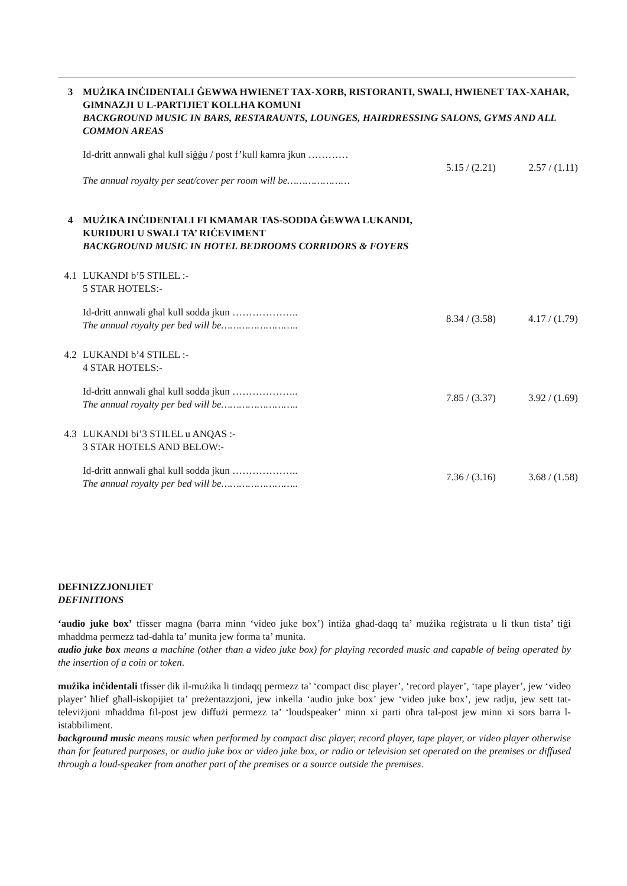| 3 | MUŻIKA INĊIDENTALI ĠEWWA ĦWIENET TAX-XORB, RISTORANTI, SWALI, ĦWIENET TAX-XAHAR, GIMNAZJI U L-PARTIJIET KOLLHA KOMUNI BACKGROUND MUSIC IN BARS, RESTARAUNTS, LOUNGES, HAIRDRESSING SALONS, GYMS AND ALL COMMON AREAS | | |
| | Id-dritt annwali għal kull siġġu / post f’kull kamra jkun ………… The annual royalty per seat/cover per room will be………………… | 5.15 / (2.21) | 2.57 / (1.11) |
| 4 | MUŻIKA INĊIDENTALI FI KMAMAR TAS-SODDA ĠEWWA LUKANDI, KURIDURI U SWALI TA’ RIĊEVIMENT BACKGROUND MUSIC IN HOTEL BEDROOMS CORRIDORS & FOYERS | | |
| 4.1 | LUKANDI b’5 STILEL :- 5 STAR HOTELS:- | | |
| | Id-dritt annwali għal kull sodda jkun ……………….. The annual royalty per bed will be…………………….. | 8.34 / (3.58) | 4.17 / (1.79) |
| 4.2 | LUKANDI b’4 STILEL :- 4 STAR HOTELS:- | | |
| | Id-dritt annwali għal kull sodda jkun ……………….. The annual royalty per bed will be…………………….. | 7.85 / (3.37) | 3.92 / (1.69) |
| 4.3 | LUKANDI bi’3 STILEL u ANQAS :- 3 STAR HOTELS AND BELOW:- | | |
| | Id-dritt annwali għal kull sodda jkun ……………….. The annual royalty per bed will be…………………….. | 7.36 / (3.16) | 3.68 / (1.58) |
DEFINIZZJONIJIET
DEFINITIONS
‘audio juke box’ tfisser magna (barra minn ‘video juke box’) intiża għad-daqq ta’ mużika reġistrata u li tkun tista’ tiġi mħaddma permezz tad-daħla ta’ munita jew forma ta’ munita.
audio juke box means a machine (other than a video juke box) for playing recorded music and capable of being operated by the insertion of a coin or token.
mużika inċidentali tfisser dik il-mużika li tindaqq permezz ta’ ‘compact disc player’, ‘record player’, ‘tape player’, jew ‘video player’ ħlief għall-iskopijiet ta’ preżentazzjoni, jew inkella ‘audio juke box’ jew ‘video juke box’, jew radju, jew sett tat-televiżjoni mħaddma fil-post jew diffużi permezz ta’ ‘loudspeaker’ minn xi parti oħra tal-post jew minn xi sors barra l-istabbiliment.
background music means music when performed by compact disc player, record player, tape player, or video player otherwise than for featured purposes, or audio juke box or video juke box, or radio or television set operated on the premises or diffused through a loud-speaker from another part of the premises or a source outside the premises.